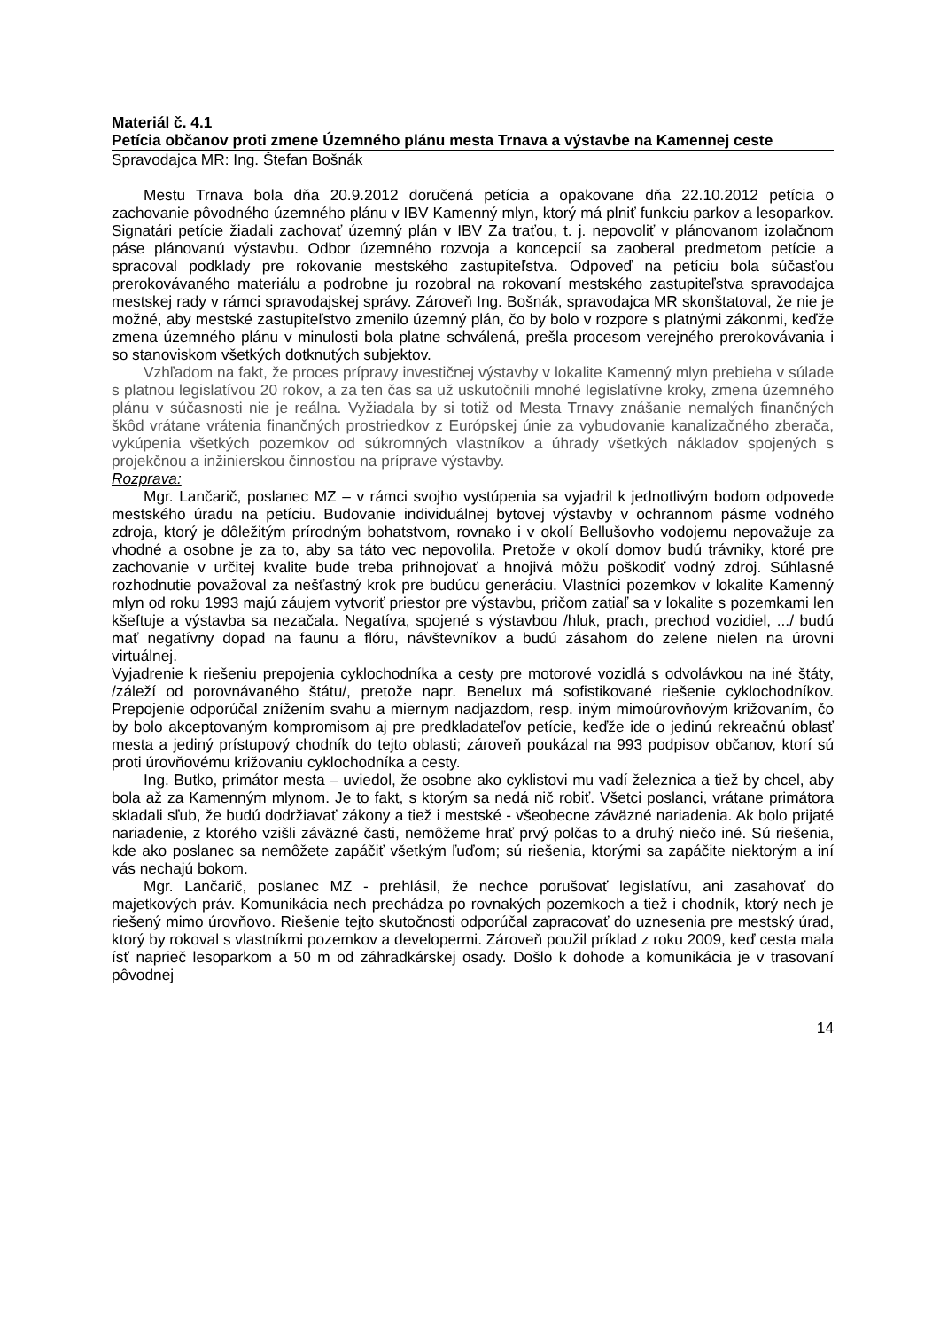Materiál č. 4.1
Petícia občanov proti zmene Územného plánu mesta Trnava a výstavbe na Kamennej ceste
Spravodajca MR: Ing. Štefan Bošnák
Mestu Trnava bola dňa 20.9.2012 doručená petícia a opakovane dňa 22.10.2012 petícia o zachovanie pôvodného územného plánu v IBV Kamenný mlyn, ktorý má plniť funkciu parkov a lesoparkov. Signatári petície žiadali zachovať územný plán v IBV Za traťou, t. j. nepovoliť v plánovanom izolačnom páse plánovanú výstavbu. Odbor územného rozvoja a koncepcií sa zaoberal predmetom petície a spracoval podklady pre rokovanie mestského zastupiteľstva. Odpoveď na petíciu bola súčasťou prerokovávaného materiálu a podrobne ju rozobral na rokovaní mestského zastupiteľstva spravodajca mestskej rady v rámci spravodajskej správy. Zároveň Ing. Bošnák, spravodajca MR skonštatoval, že nie je možné, aby mestské zastupiteľstvo zmenilo územný plán, čo by bolo v rozpore s platnými zákonmi, keďže zmena územného plánu v minulosti bola platne schválená, prešla procesom verejného prerokovávania i so stanoviskom všetkých dotknutých subjektov.
Vzhľadom na fakt, že proces prípravy investičnej výstavby v lokalite Kamenný mlyn prebieha v súlade s platnou legislatívou 20 rokov, a za ten čas sa už uskutočnili mnohé legislatívne kroky, zmena územného plánu v súčasnosti nie je reálna. Vyžiadala by si totiž od Mesta Trnavy znášanie nemalých finančných škôd vrátane vrátenia finančných prostriedkov z Európskej únie za vybudovanie kanalizačného zberača, vykúpenia všetkých pozemkov od súkromných vlastníkov a úhrady všetkých nákladov spojených s projekčnou a inžinierskou činnosťou na príprave výstavby.
Rozprava:
Mgr. Lančarič, poslanec MZ – v rámci svojho vystúpenia sa vyjadril k jednotlivým bodom odpovede mestského úradu na petíciu. Budovanie individuálnej bytovej výstavby v ochrannom pásme vodného zdroja, ktorý je dôležitým prírodným bohatstvom, rovnako i v okolí Bellušovho vodojemu nepovažuje za vhodné a osobne je za to, aby sa táto vec nepovolila. Pretože v okolí domov budú trávniky, ktoré pre zachovanie v určitej kvalite bude treba prihnojovať a hnojivá môžu poškodiť vodný zdroj. Súhlasné rozhodnutie považoval za nešťastný krok pre budúcu generáciu. Vlastníci pozemkov v lokalite Kamenný mlyn od roku 1993 majú záujem vytvoriť priestor pre výstavbu, pričom zatiaľ sa v lokalite s pozemkami len kšeftuje a výstavba sa nezačala. Negatíva, spojené s výstavbou /hluk, prach, prechod vozidiel, .../ budú mať negatívny dopad na faunu a flóru, návštevníkov a budú zásahom do zelene nielen na úrovni virtuálnej.
Vyjadrenie k riešeniu prepojenia cyklochodníka a cesty pre motorové vozidlá s odvolávkou na iné štáty, /záleží od porovnávaného štátu/, pretože napr. Benelux má sofistikované riešenie cyklochodníkov. Prepojenie odporúčal znížením svahu a miernym nadjazdom, resp. iným mimoúrovňovým križovaním, čo by bolo akceptovaným kompromisom aj pre predkladateľov petície, keďže ide o jedinú rekreačnú oblasť mesta a jediný prístupový chodník do tejto oblasti; zároveň poukázal na 993 podpisov občanov, ktorí sú proti úrovňovému križovaniu cyklochodníka a cesty.
Ing. Butko, primátor mesta – uviedol, že osobne ako cyklistovi mu vadí železnica a tiež by chcel, aby bola až za Kamenným mlynom. Je to fakt, s ktorým sa nedá nič robiť. Všetci poslanci, vrátane primátora skladali sľub, že budú dodržiavať zákony a tiež i mestské - všeobecne záväzné nariadenia. Ak bolo prijaté nariadenie, z ktorého vzišli záväzné časti, nemôžeme hrať prvý polčas to a druhý niečo iné. Sú riešenia, kde ako poslanec sa nemôžete zapáčiť všetkým ľuďom; sú riešenia, ktorými sa zapáčite niektorým a iní vás nechajú bokom.
Mgr. Lančarič, poslanec MZ - prehlásil, že nechce porušovať legislatívu, ani zasahovať do majetkových práv. Komunikácia nech prechádza po rovnakých pozemkoch a tiež i chodník, ktorý nech je riešený mimo úrovňovo. Riešenie tejto skutočnosti odporúčal zapracovať do uznesenia pre mestský úrad, ktorý by rokoval s vlastníkmi pozemkov a developermi. Zároveň použil príklad z roku 2009, keď cesta mala ísť naprieč lesoparkom a 50 m od záhradkárskej osady. Došlo k dohode a komunikácia je v trasovaní pôvodnej
14